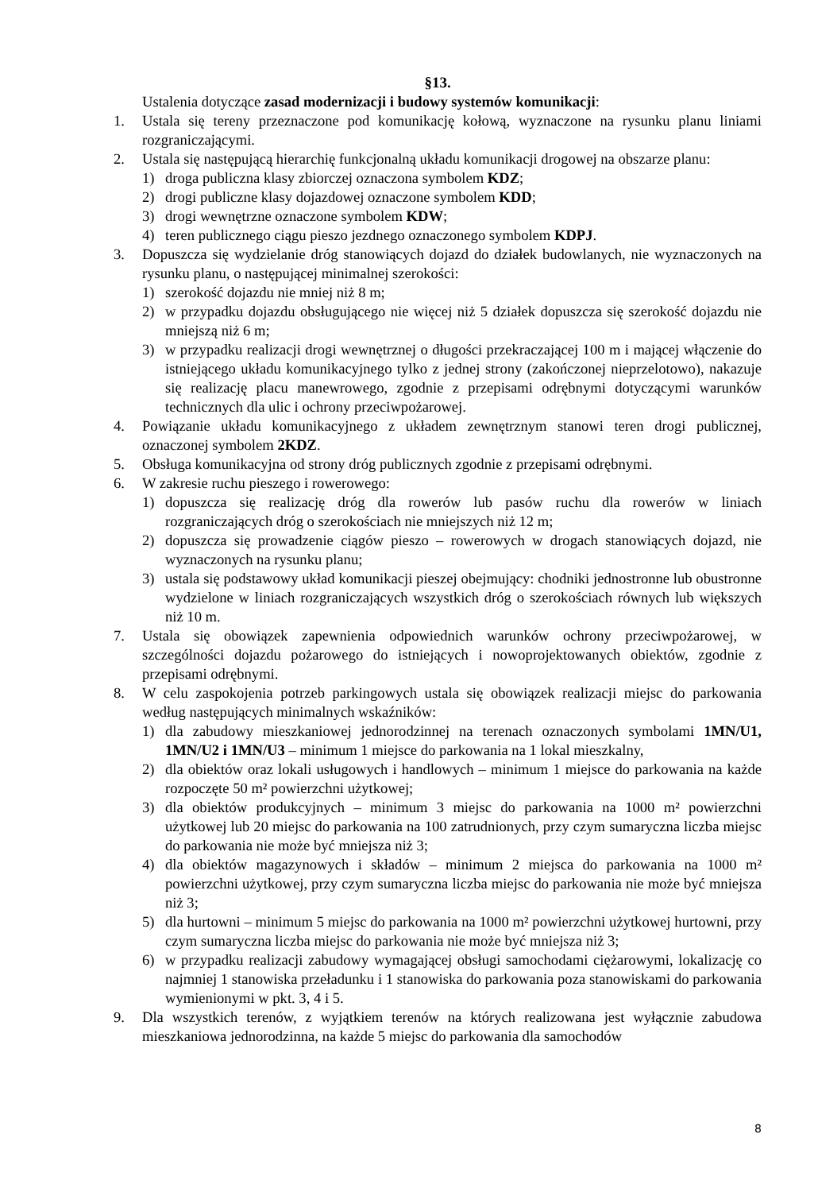§13.
Ustalenia dotyczące zasad modernizacji i budowy systemów komunikacji:
1. Ustala się tereny przeznaczone pod komunikację kołową, wyznaczone na rysunku planu liniami rozgraniczającymi.
2. Ustala się następującą hierarchię funkcjonalną układu komunikacji drogowej na obszarze planu:
1) droga publiczna klasy zbiorczej oznaczona symbolem KDZ;
2) drogi publiczne klasy dojazdowej oznaczone symbolem KDD;
3) drogi wewnętrzne oznaczone symbolem KDW;
4) teren publicznego ciągu pieszo jezdnego oznaczonego symbolem KDPJ.
3. Dopuszcza się wydzielanie dróg stanowiących dojazd do działek budowlanych, nie wyznaczonych na rysunku planu, o następującej minimalnej szerokości:
1) szerokość dojazdu nie mniej niż 8 m;
2) w przypadku dojazdu obsługującego nie więcej niż 5 działek dopuszcza się szerokość dojazdu nie mniejszą niż 6 m;
3) w przypadku realizacji drogi wewnętrznej o długości przekraczającej 100 m i mającej włączenie do istniejącego układu komunikacyjnego tylko z jednej strony (zakończonej nieprzelotowo), nakazuje się realizację placu manewrowego, zgodnie z przepisami odrębnymi dotyczącymi warunków technicznych dla ulic i ochrony przeciwpożarowej.
4. Powiązanie układu komunikacyjnego z układem zewnętrznym stanowi teren drogi publicznej, oznaczonej symbolem 2KDZ.
5. Obsługa komunikacyjna od strony dróg publicznych zgodnie z przepisami odrębnymi.
6. W zakresie ruchu pieszego i rowerowego:
1) dopuszcza się realizację dróg dla rowerów lub pasów ruchu dla rowerów w liniach rozgraniczających dróg o szerokościach nie mniejszych niż 12 m;
2) dopuszcza się prowadzenie ciągów pieszo – rowerowych w drogach stanowiących dojazd, nie wyznaczonych na rysunku planu;
3) ustala się podstawowy układ komunikacji pieszej obejmujący: chodniki jednostronne lub obustronne wydzielone w liniach rozgraniczających wszystkich dróg o szerokościach równych lub większych niż 10 m.
7. Ustala się obowiązek zapewnienia odpowiednich warunków ochrony przeciwpożarowej, w szczególności dojazdu pożarowego do istniejących i nowoprojektowanych obiektów, zgodnie z przepisami odrębnymi.
8. W celu zaspokojenia potrzeb parkingowych ustala się obowiązek realizacji miejsc do parkowania według następujących minimalnych wskaźników:
1) dla zabudowy mieszkaniowej jednorodzinnej na terenach oznaczonych symbolami 1MN/U1, 1MN/U2 i 1MN/U3 – minimum 1 miejsce do parkowania na 1 lokal mieszkalny,
2) dla obiektów oraz lokali usługowych i handlowych – minimum 1 miejsce do parkowania na każde rozpoczęte 50 m² powierzchni użytkowej;
3) dla obiektów produkcyjnych – minimum 3 miejsc do parkowania na 1000 m² powierzchni użytkowej lub 20 miejsc do parkowania na 100 zatrudnionych, przy czym sumaryczna liczba miejsc do parkowania nie może być mniejsza niż 3;
4) dla obiektów magazynowych i składów – minimum 2 miejsca do parkowania na 1000 m² powierzchni użytkowej, przy czym sumaryczna liczba miejsc do parkowania nie może być mniejsza niż 3;
5) dla hurtowni – minimum 5 miejsc do parkowania na 1000 m² powierzchni użytkowej hurtowni, przy czym sumaryczna liczba miejsc do parkowania nie może być mniejsza niż 3;
6) w przypadku realizacji zabudowy wymagającej obsługi samochodami ciężarowymi, lokalizację co najmniej 1 stanowiska przeładunku i 1 stanowiska do parkowania poza stanowiskami do parkowania wymienionymi w pkt. 3, 4 i 5.
9. Dla wszystkich terenów, z wyjątkiem terenów na których realizowana jest wyłącznie zabudowa mieszkaniowa jednorodzinna, na każde 5 miejsc do parkowania dla samochodów
8